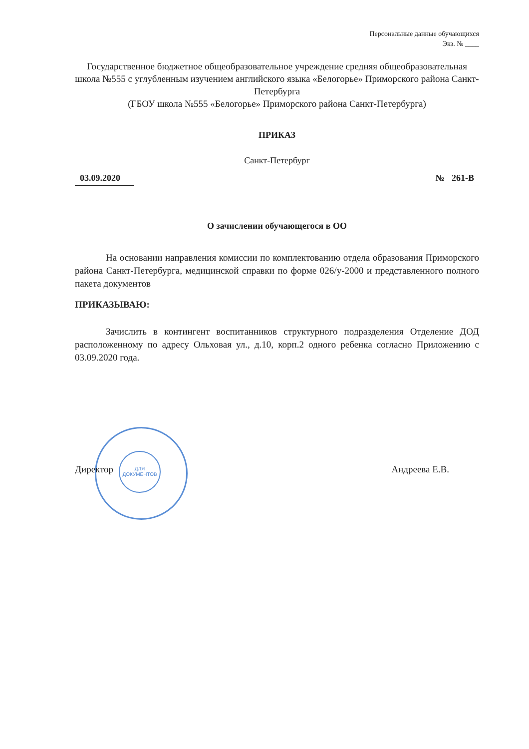ДЛЯ
ДОКУМЕНТОВ
Персональные данные обучающихся
Экз. № ____
Государственное бюджетное общеобразовательное учреждение средняя общеобразовательная школа №555 с углубленным изучением английского языка «Белогорье» Приморского района Санкт-Петербурга
(ГБОУ школа №555 «Белогорье» Приморского района Санкт-Петербурга)
ПРИКАЗ
Санкт-Петербург
03.09.2020 № 261-В
О зачислении обучающегося в ОО
На основании направления комиссии по комплектованию отдела образования Приморского района Санкт-Петербурга, медицинской справки по форме 026/у-2000 и представленного полного пакета документов
ПРИКАЗЫВАЮ:
Зачислить в контингент воспитанников структурного подразделения Отделение ДОД расположенному по адресу Ольховая ул., д.10, корп.2 одного ребенка согласно Приложению с 03.09.2020 года.
Директор Андреева Е.В.